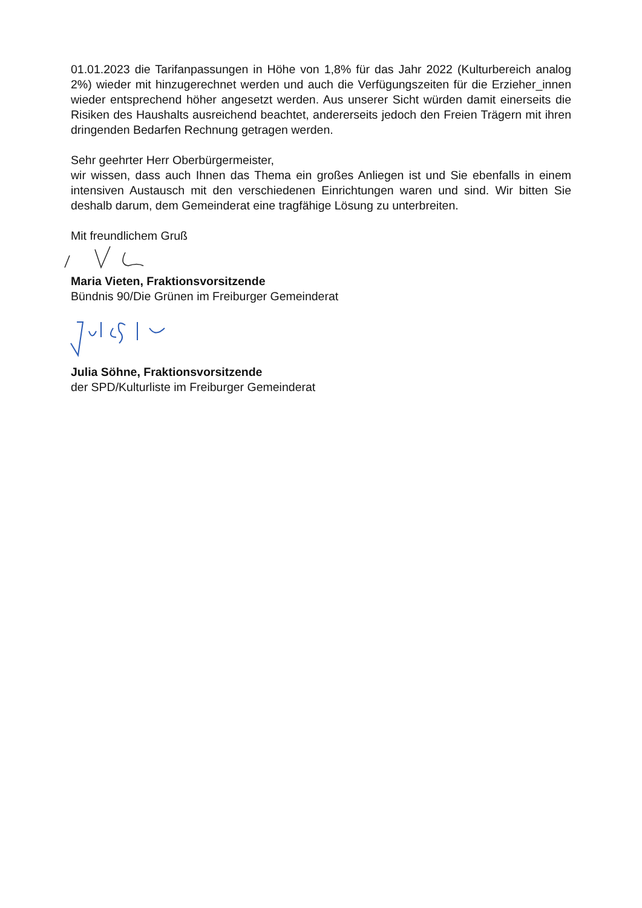01.01.2023 die Tarifanpassungen in Höhe von 1,8% für das Jahr 2022 (Kulturbereich analog 2%) wieder mit hinzugerechnet werden und auch die Verfügungszeiten für die Erzieher_innen wieder entsprechend höher angesetzt werden. Aus unserer Sicht würden damit einerseits die Risiken des Haushalts ausreichend beachtet, andererseits jedoch den Freien Trägern mit ihren dringenden Bedarfen Rechnung getragen werden.
Sehr geehrter Herr Oberbürgermeister,
wir wissen, dass auch Ihnen das Thema ein großes Anliegen ist und Sie ebenfalls in einem intensiven Austausch mit den verschiedenen Einrichtungen waren und sind. Wir bitten Sie deshalb darum, dem Gemeinderat eine tragfähige Lösung zu unterbreiten.
Mit freundlichem Gruß
Maria Vieten, Fraktionsvorsitzende
Bündnis 90/Die Grünen im Freiburger Gemeinderat
Julia Söhne, Fraktionsvorsitzende
der SPD/Kulturliste im Freiburger Gemeinderat